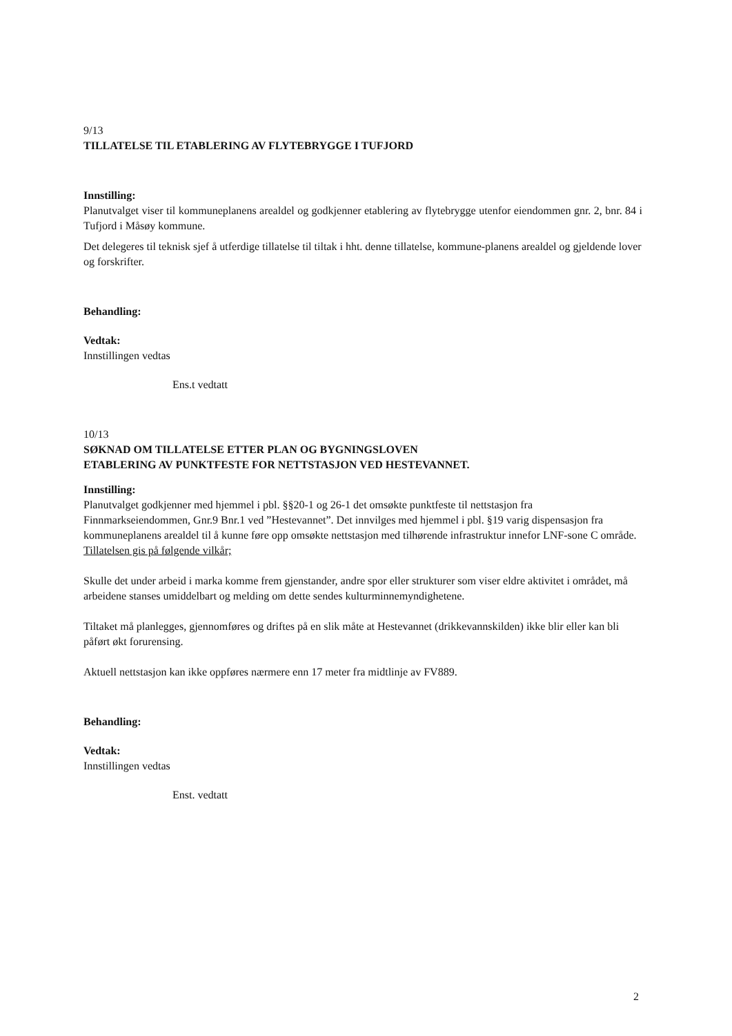9/13
TILLATELSE TIL ETABLERING AV FLYTEBRYGGE I TUFJORD
Innstilling:
Planutvalget viser til kommuneplanens arealdel og godkjenner etablering av flytebrygge utenfor eiendommen gnr. 2, bnr. 84 i Tufjord i Måsøy kommune.
Det delegeres til teknisk sjef å utferdige tillatelse til tiltak i hht. denne tillatelse, kommune-planens arealdel og gjeldende lover og forskrifter.
Behandling:
Vedtak:
Innstillingen vedtas
Ens.t vedtatt
10/13
SØKNAD OM TILLATELSE ETTER PLAN OG BYGNINGSLOVEN
ETABLERING AV PUNKTFESTE FOR NETTSTASJON VED HESTEVANNET.
Innstilling:
Planutvalget godkjenner med hjemmel i pbl. §§20-1 og 26-1 det omsøkte punktfeste til nettstasjon fra Finnmarkseiendommen, Gnr.9 Bnr.1 ved ”Hestevannet”. Det innvilges med hjemmel i pbl. §19 varig dispensasjon fra kommuneplanens arealdel til å kunne føre opp omsøkte nettstasjon med tilhørende infrastruktur innefor LNF-sone C område. Tillatelsen gis på følgende vilkår;
Skulle det under arbeid i marka komme frem gjenstander, andre spor eller strukturer som viser eldre aktivitet i området, må arbeidene stanses umiddelbart og melding om dette sendes kulturminnemyndighetene.
Tiltaket må planlegges, gjennomføres og driftes på en slik måte at Hestevannet (drikkevannskilden) ikke blir eller kan bli påført økt forurensing.
Aktuell nettstasjon kan ikke oppføres nærmere enn 17 meter fra midtlinje av FV889.
Behandling:
Vedtak:
Innstillingen vedtas
Enst. vedtatt
2